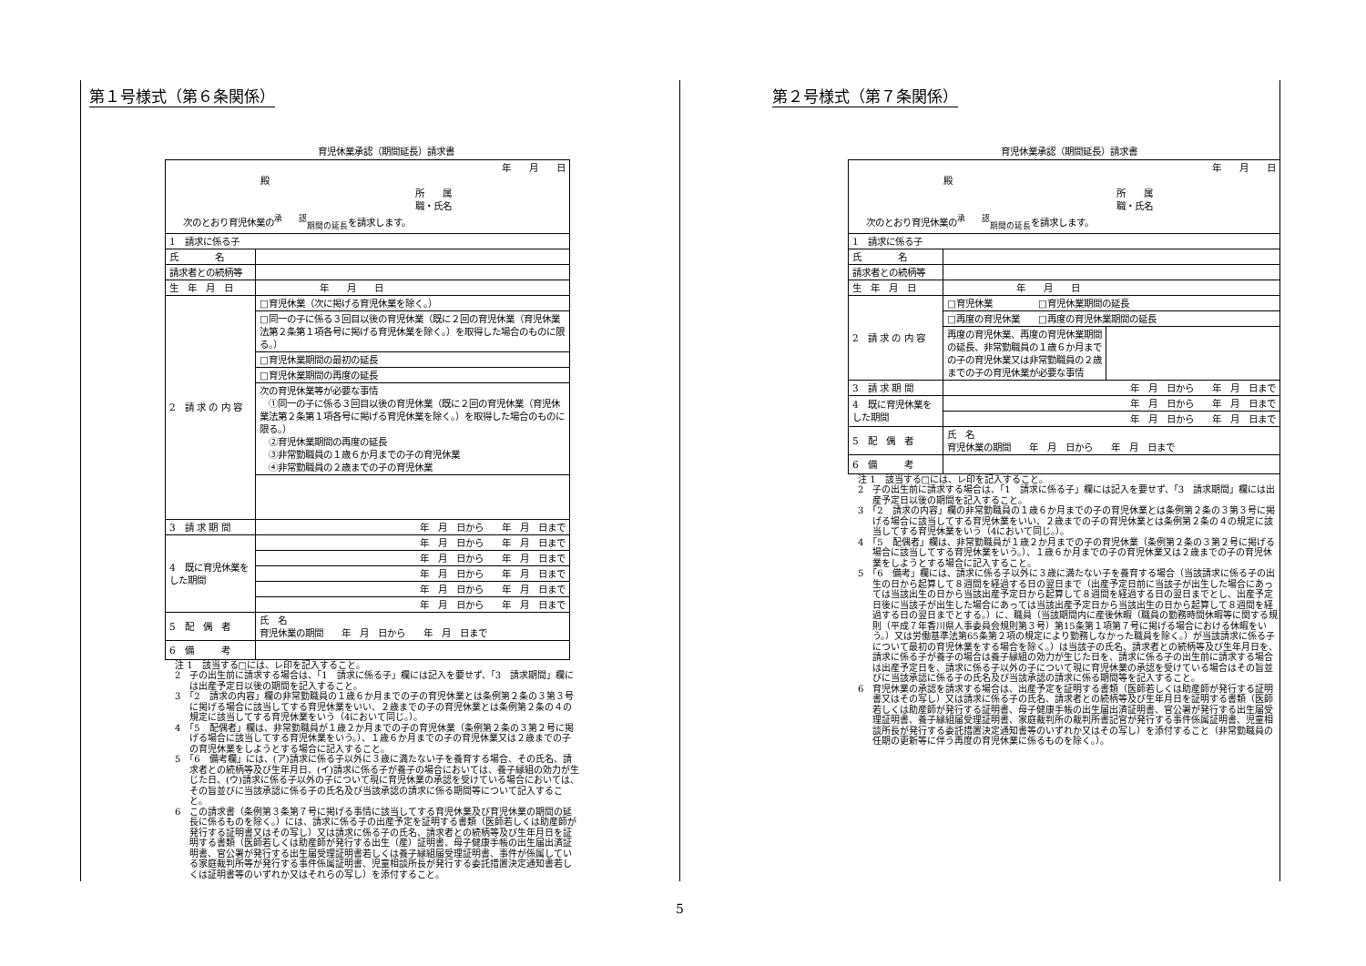第１号様式（第６条関係）
育児休業承認（期間延長）請求書
| 年 月 日 殿 所 属 職・氏名 次のとおり育児休業の<sup>承 認</sup><sub>期間の延長</sub>を請求します。 | |
| 1 請求に係る子 | |
| 氏 名 | |
| 請求者との続柄等 | |
| 生 年 月 日 | 年 月 日 |
| 2 請 求 の 内 容 | □育児休業（次に掲げる育児休業を除く。） |
| | □同一の子に係る３回目以後の育児休業（既に２回の育児休業（育児休業法第２条第１項各号に掲げる育児休業を除く。）を取得した場合のものに限る。） |
| | □育児休業期間の最初の延長 |
| | □育児休業期間の再度の延長 |
| | 次の育児休業等が必要な事情 ①同一の子に係る３回目以後の育児休業（既に２回の育児休業（育児休業法第２条第１項各号に掲げる育児休業を除く。）を取得した場合のものに限る。） ②育児休業期間の再度の延長 ③非常勤職員の１歳６か月までの子の育児休業 ④非常勤職員の２歳までの子の育児休業 |
| 3 請 求 期 間 | 年 月 日から 年 月 日まで |
| 4 既に育児休業をした期間 | 年 月 日から 年 月 日まで |
| | 年 月 日から 年 月 日まで |
| | 年 月 日から 年 月 日まで |
| | 年 月 日から 年 月 日まで |
| | 年 月 日から 年 月 日まで |
| 5 配 偶 者 | 氏 名 育児休業の期間 年 月 日から 年 月 日まで |
| 6 備 考 | |
注 1　該当する□には、レ印を記入すること。
2　子の出生前に請求する場合は、「1　請求に係る子」欄には記入を要せず、「3　請求期間」欄には出産予定日以後の期間を記入すること。
3　「2　請求の内容」欄の非常勤職員の１歳６か月までの子の育児休業とは条例第２条の３第３号に掲げる場合に該当してする育児休業をいい、２歳までの子の育児休業とは条例第２条の４の規定に該当してする育児休業をいう（4において同じ。）。
4　「5　配偶者」欄は、非常勤職員が１歳２か月までの子の育児休業（条例第２条の３第２号に掲げる場合に該当してする育児休業をいう。）、１歳６か月までの子の育児休業又は２歳までの子の育児休業をしようとする場合に記入すること。
5　「6　備考欄」には、(ア)請求に係る子以外に３歳に満たない子を養育する場合、その氏名、請求者との続柄等及び生年月日、(イ)請求に係る子が養子の場合においては、養子縁組の効力が生じた日、(ウ)請求に係る子以外の子について現に育児休業の承認を受けている場合においては、その旨並びに当該承認に係る子の氏名及び当該承認の請求に係る期間等について記入すること。
6　この請求書（条例第３条第７号に掲げる事情に該当してする育児休業及び育児休業の期間の延長に係るものを除く。）には、請求に係る子の出産予定を証明する書類（医師若しくは助産師が発行する証明書又はその写し）又は請求に係る子の氏名、請求者との続柄等及び生年月日を証明する書類（医師若しくは助産師が発行する出生（産）証明書、母子健康手帳の出生届出済証明書、官公署が発行する出生届受理証明書若しくは養子縁組届受理証明書、事件が係属している家庭裁判所等が発行する事件係属証明書、児童相談所長が発行する委託措置決定通知書若しくは証明書等のいずれか又はそれらの写し）を添付すること。
第２号様式（第７条関係）
育児休業承認（期間延長）請求書
| 年 月 日 殿 所 属 職・氏名 次のとおり育児休業の<sup>承 認</sup><sub>期間の延長</sub>を請求します。 | | |
| 1 請求に係る子 | | |
| 氏 名 | | |
| 請求者との続柄等 | | |
| 生 年 月 日 | 年 月 日 | |
| 2 請 求 の 内 容 | □育児休業 □育児休業期間の延長 | |
| | □再度の育児休業 □再度の育児休業期間の延長 | |
| | 再度の育児休業、再度の育児休業期間の延長、非常勤職員の１歳６か月までの子の育児休業又は非常勤職員の２歳までの子の育児休業が必要な事情 | |
| 3 請 求 期 間 | 年 月 日から 年 月 日まで | |
| 4 既に育児休業をした期間 | 年 月 日から 年 月 日まで | |
| | 年 月 日から 年 月 日まで | |
| 5 配 偶 者 | 氏 名 育児休業の期間 年 月 日から 年 月 日まで | |
| 6 備 考 | | |
注 1　該当する□には、レ印を記入すること。
2　子の出生前に請求する場合は、「1　請求に係る子」欄には記入を要せず、「3　請求期間」欄には出産予定日以後の期間を記入すること。
3　「2　請求の内容」欄の非常勤職員の１歳６か月までの子の育児休業とは条例第２条の３第３号に掲げる場合に該当してする育児休業をいい、２歳までの子の育児休業とは条例第２条の４の規定に該当してする育児休業をいう（4において同じ。）。
4　「5　配偶者」欄は、非常勤職員が１歳２か月までの子の育児休業（条例第２条の３第２号に掲げる場合に該当してする育児休業をいう。）、１歳６か月までの子の育児休業又は２歳までの子の育児休業をしようとする場合に記入すること。
5　「6　備考」欄には、請求に係る子以外に３歳に満たない子を養育する場合（当該請求に係る子の出生の日から起算して８週間を経過する日の翌日まで（出産予定日前に当該子が出生した場合にあっては当該出生の日から当該出産予定日から起算して８週間を経過する日の翌日までとし、出産予定日後に当該子が出生した場合にあっては当該出産予定日から当該出生の日から起算して８週間を経過する日の翌日までとする。）に、職員（当該期間内に産後休暇（職員の勤務時間休暇等に関する規則（平成７年香川県人事委員会規則第３号）第15条第１項第７号に掲げる場合における休暇をいう。）又は労働基準法第65条第２項の規定により勤務しなかった職員を除く。）が当該請求に係る子について最初の育児休業をする場合を除く。）は当該子の氏名、請求者との続柄等及び生年月日を、請求に係る子が養子の場合は養子縁組の効力が生じた日を、請求に係る子の出生前に請求する場合は出産予定日を、請求に係る子以外の子について現に育児休業の承認を受けている場合はその旨並びに当該承認に係る子の氏名及び当該承認の請求に係る期間等を記入すること。
6　育児休業の承認を請求する場合は、出産予定を証明する書類（医師若しくは助産師が発行する証明書又はその写し）又は請求に係る子の氏名、請求者との続柄等及び生年月日を証明する書類（医師若しくは助産師が発行する証明書、母子健康手帳の出生届出済証明書、官公署が発行する出生届受理証明書、養子縁組届受理証明書、家庭裁判所の裁判所書記官が発行する事件係属証明書、児童相談所長が発行する委託措置決定通知書等のいずれか又はその写し）を添付すること（非常勤職員の任期の更新等に伴う再度の育児休業に係るものを除く。）。
5